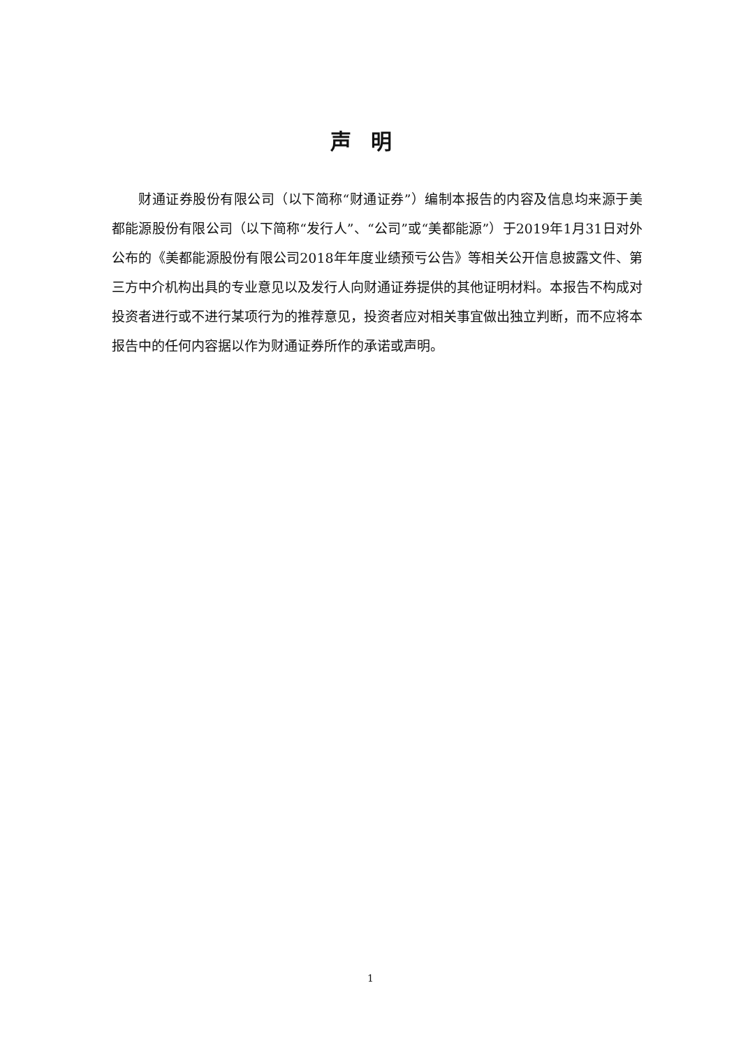声明
财通证券股份有限公司（以下简称“财通证券”）编制本报告的内容及信息均来源于美都能源股份有限公司（以下简称“发行人”、“公司”或“美都能源”）于2019年1月31日对外公布的《美都能源股份有限公司2018年年度业绩预亏公告》等相关公开信息披露文件、第三方中介机构出具的专业意见以及发行人向财通证券提供的其他证明材料。本报告不构成对投资者进行或不进行某项行为的推荐意见，投资者应对相关事宜做出独立判断，而不应将本报告中的任何内容据以作为财通证券所作的承诺或声明。
1